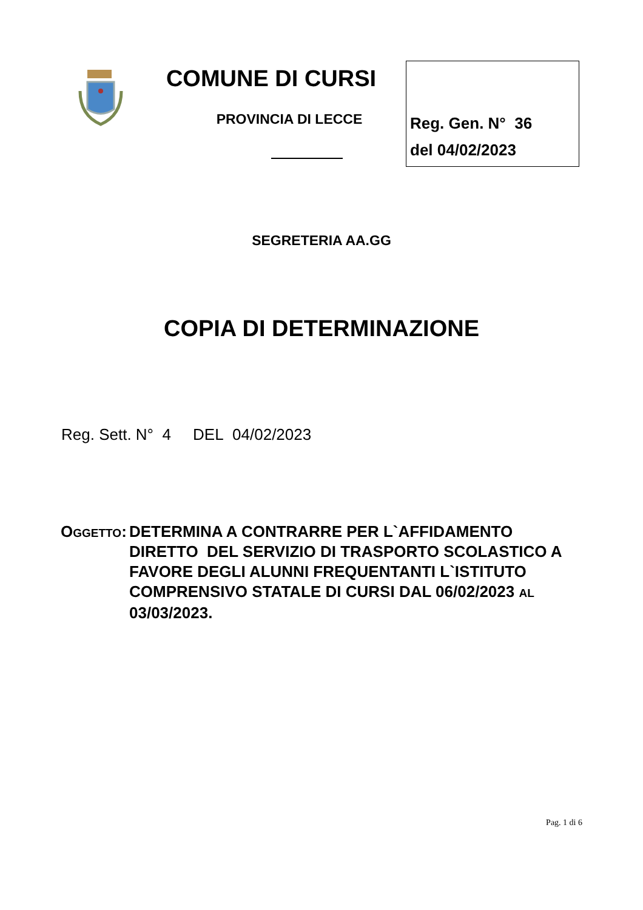COMUNE DI CURSI
PROVINCIA DI LECCE
Reg. Gen. N° 36
del 04/02/2023
SEGRETERIA AA.GG
COPIA DI DETERMINAZIONE
Reg. Sett. N° 4 DEL 04/02/2023
OGGETTO: DETERMINA A CONTRARRE PER L`AFFIDAMENTO DIRETTO DEL SERVIZIO DI TRASPORTO SCOLASTICO A FAVORE DEGLI ALUNNI FREQUENTANTI L`ISTITUTO COMPRENSIVO STATALE DI CURSI DAL 06/02/2023 AL 03/03/2023.
Pag. 1 di 6